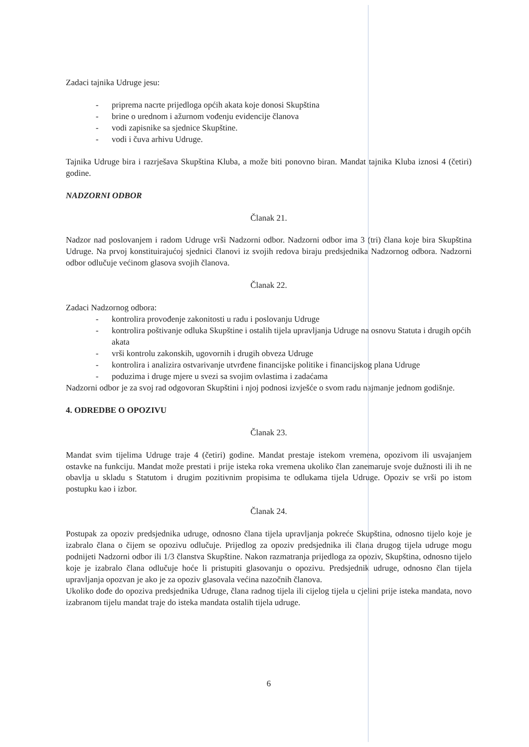Zadaci tajnika Udruge jesu:
- priprema nacrte prijedloga općih akata koje donosi Skupština
- brine o urednom i ažurnom vođenju evidencije članova
- vodi zapisnike sa sjednice Skupštine.
- vodi i čuva arhivu Udruge.
Tajnika Udruge bira i razrješava Skupština Kluba, a može biti ponovno biran. Mandat tajnika Kluba iznosi 4 (četiri) godine.
NADZORNI ODBOR
Članak 21.
Nadzor nad poslovanjem i radom Udruge vrši Nadzorni odbor. Nadzorni odbor ima 3 (tri) člana koje bira Skupština Udruge. Na prvoj konstituirajućoj sjednici članovi iz svojih redova biraju predsjednika Nadzornog odbora. Nadzorni odbor odlučuje većinom glasova svojih članova.
Članak 22.
Zadaci Nadzornog odbora:
- kontrolira provođenje zakonitosti u radu i poslovanju Udruge
- kontrolira poštivanje odluka Skupštine i ostalih tijela upravljanja Udruge na osnovu Statuta i drugih općih akata
- vrši kontrolu zakonskih, ugovornih i drugih obveza Udruge
- kontrolira i analizira ostvarivanje utvrđene financijske politike i financijskog plana Udruge
- poduzima i druge mjere u svezi sa svojim ovlastima i zadaćama
Nadzorni odbor je za svoj rad odgovoran Skupštini i njoj podnosi izvješće o svom radu najmanje jednom godišnje.
4. ODREDBE O OPOZIVU
Članak 23.
Mandat svim tijelima Udruge traje 4 (četiri) godine. Mandat prestaje istekom vremena, opozivom ili usvajanjem ostavke na funkciju. Mandat može prestati i prije isteka roka vremena ukoliko član zanemaruje svoje dužnosti ili ih ne obavlja u skladu s Statutom i drugim pozitivnim propisima te odlukama tijela Udruge. Opoziv se vrši po istom postupku kao i izbor.
Članak 24.
Postupak za opoziv predsjednika udruge, odnosno člana tijela upravljanja pokreće Skupština, odnosno tijelo koje je izabralo člana o čijem se opozivu odlučuje. Prijedlog za opoziv predsjednika ili člana drugog tijela udruge mogu podnijeti Nadzorni odbor ili 1/3 članstva Skupštine. Nakon razmatranja prijedloga za opoziv, Skupština, odnosno tijelo koje je izabralo člana odlučuje hoće li pristupiti glasovanju o opozivu. Predsjednik udruge, odnosno član tijela upravljanja opozvan je ako je za opoziv glasovala većina nazočnih članova.
Ukoliko dođe do opoziva predsjednika Udruge, člana radnog tijela ili cijelog tijela u cjelini prije isteka mandata, novo izabranom tijelu mandat traje do isteka mandata ostalih tijela udruge.
6